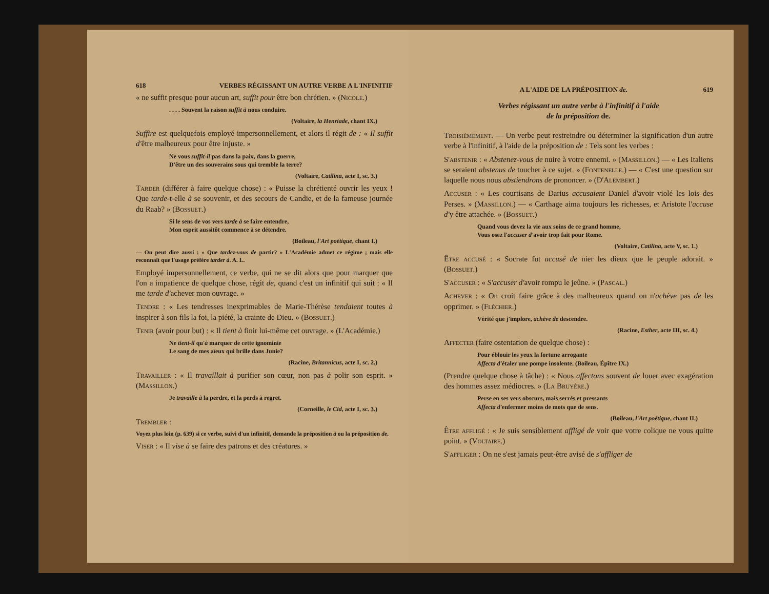618 VERBES RÉGISSANT UN AUTRE VERBE A L'INFINITIF
« ne suffit presque pour aucun art, suffit pour être bon chrétien. » (Nicole.)
. . . . Souvent la raison suffit à nous conduire.
(Voltaire, la Henriade, chant IX.)
Suffire est quelquefois employé impersonnellement, et alors il régit de : « Il suffit d'être malheureux pour être injuste. »
Ne vous suffit-il pas dans la paix, dans la guerre,
D'être un des souverains sous qui tremble la terre?
(Voltaire, Catilina, acte I, sc. 3.)
Tarder (différer à faire quelque chose) : « Puisse la chrétienté ouvrir les yeux ! Que tarde-t-elle à se souvenir, et des secours de Candie, et de la fameuse journée du Raab? » (Bossuet.)
Si le sens de vos vers tarde à se faire entendre,
Mon esprit aussitôt commence à se détendre.
(Boileau, l'Art poétique, chant I.)
— On peut dire aussi : « Que tardez-vous de partir? » L'Académie admet ce régime ; mais elle reconnaît que l'usage préfère tarder à. A. L.
Employé impersonnellement, ce verbe, qui ne se dit alors que pour marquer que l'on a impatience de quelque chose, régit de, quand c'est un infinitif qui suit : « Il me tarde d'achever mon ouvrage. »
Tendre : « Les tendresses inexprimables de Marie-Thérèse tendaient toutes à inspirer à son fils la foi, la piété, la crainte de Dieu. » (Bossuet.)
Tenir (avoir pour but) : « Il tient à finir lui-même cet ouvrage. » (L'Académie.)
Ne tient-il qu'à marquer de cette ignominie
Le sang de mes aïeux qui brille dans Junie?
(Racine, Britannicus, acte I, sc. 2.)
Travailler : « Il travaillait à purifier son cœur, non pas à polir son esprit. » (Massillon.)
Je travaille à la perdre, et la perds à regret.
(Corneille, le Cid, acte I, sc. 3.)
Trembler :
Voyez plus loin (p. 639) si ce verbe, suivi d'un infinitif, demande la préposition à ou la préposition de.
Viser : « Il vise à se faire des patrons et des créatures. »
A L'AIDE DE LA PRÉPOSITION de. 619
Verbes régissant un autre verbe à l'infinitif à l'aide
de la préposition de.
Troisièmement. — Un verbe peut restreindre ou déterminer la signification d'un autre verbe à l'infinitif, à l'aide de la préposition de : Tels sont les verbes :
S'abstenir : « Abstenez-vous de nuire à votre ennemi. » (Massillon.) — « Les Italiens se seraient abstenus de toucher à ce sujet. » (Fontenelle.) — « C'est une question sur laquelle nous nous abstiendrons de prononcer. » (D'Alembert.)
Accuser : « Les courtisans de Darius accusaient Daniel d'avoir violé les lois des Perses. » (Massillon.) — « Carthage aima toujours les richesses, et Aristote l'accuse d'y être attachée. » (Bossuet.)
Quand vous devez la vie aux soins de ce grand homme,
Vous osez l'accuser d'avoir trop fait pour Rome.
(Voltaire, Catilina, acte V, sc. 1.)
Être accusé : « Socrate fut accusé de nier les dieux que le peuple adorait. » (Bossuet.)
S'accuser : « S'accuser d'avoir rompu le jeûne. » (Pascal.)
Achever : « On croit faire grâce à des malheureux quand on n'achève pas de les opprimer. » (Fléchier.)
Vérité que j'implore, achève de descendre.
(Racine, Esther, acte III, sc. 4.)
Affecter (faire ostentation de quelque chose) :
Pour éblouir les yeux la fortune arrogante
Affecta d'étaler une pompe insolente. (Boileau, Épître IX.)
(Prendre quelque chose à tâche) : « Nous affectons souvent de louer avec exagération des hommes assez médiocres. » (La Bruyère.)
Perse en ses vers obscurs, mais serrés et pressants
Affecta d'enfermer moins de mots que de sens.
(Boileau, l'Art poétique, chant II.)
Être affligé : « Je suis sensiblement affligé de voir que votre colique ne vous quitte point. » (Voltaire.)
S'affliger : On ne s'est jamais peut-être avisé de s'affliger de